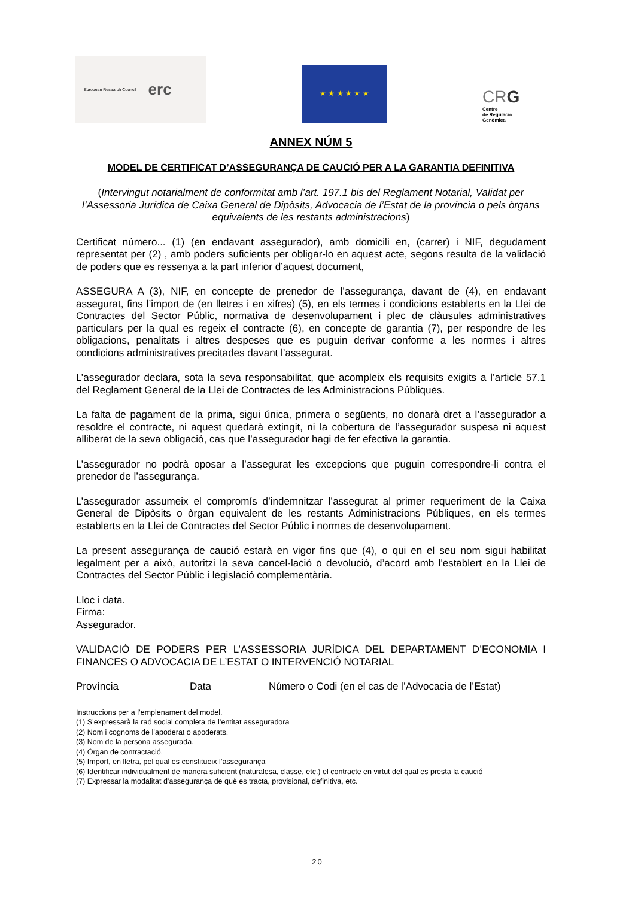European Research Council erc
★ ★ ★ ★ ★ ★
CRG
Centre
de Regulació
Genòmica
ANNEX NÚM 5
MODEL DE CERTIFICAT D’ASSEGURANÇA DE CAUCIÓ PER A LA GARANTIA DEFINITIVA
(Intervingut notarialment de conformitat amb l’art. 197.1 bis del Reglament Notarial, Validat per l’Assessoria Jurídica de Caixa General de Dipòsits, Advocacia de l’Estat de la província o pels òrgans equivalents de les restants administracions)
Certificat número... (1) (en endavant assegurador), amb domicili en, (carrer) i NIF, degudament representat per (2) , amb poders suficients per obligar-lo en aquest acte, segons resulta de la validació de poders que es ressenya a la part inferior d’aquest document,
ASSEGURA A (3), NIF, en concepte de prenedor de l’assegurança, davant de (4), en endavant assegurat, fins l’import de (en lletres i en xifres) (5), en els termes i condicions establerts en la Llei de Contractes del Sector Públic, normativa de desenvolupament i plec de clàusules administratives particulars per la qual es regeix el contracte (6), en concepte de garantia (7), per respondre de les obligacions, penalitats i altres despeses que es puguin derivar conforme a les normes i altres condicions administratives precitades davant l’assegurat.
L’assegurador declara, sota la seva responsabilitat, que acompleix els requisits exigits a l’article 57.1 del Reglament General de la Llei de Contractes de les Administracions Públiques.
La falta de pagament de la prima, sigui única, primera o següents, no donarà dret a l’assegurador a resoldre el contracte, ni aquest quedarà extingit, ni la cobertura de l’assegurador suspesa ni aquest alliberat de la seva obligació, cas que l’assegurador hagi de fer efectiva la garantia.
L’assegurador no podrà oposar a l’assegurat les excepcions que puguin correspondre-li contra el prenedor de l’assegurança.
L’assegurador assumeix el compromís d’indemnitzar l’assegurat al primer requeriment de la Caixa General de Dipòsits o òrgan equivalent de les restants Administracions Públiques, en els termes establerts en la Llei de Contractes del Sector Públic i normes de desenvolupament.
La present assegurança de caució estarà en vigor fins que (4), o qui en el seu nom sigui habilitat legalment per a això, autoritzi la seva cancel·lació o devolució, d’acord amb l'establert en la Llei de Contractes del Sector Públic i legislació complementària.
Lloc i data.
Firma:
Assegurador.
VALIDACIÓ DE PODERS PER L’ASSESSORIA JURÍDICA DEL DEPARTAMENT D’ECONOMIA I FINANCES O ADVOCACIA DE L’ESTAT O INTERVENCIÓ NOTARIAL
Província Data Número o Codi (en el cas de l’Advocacia de l’Estat)
Instruccions per a l’emplenament del model.
(1) S’expressarà la raó social completa de l’entitat asseguradora
(2) Nom i cognoms de l’apoderat o apoderats.
(3) Nom de la persona assegurada.
(4) Òrgan de contractació.
(5) Import, en lletra, pel qual es constitueix l’assegurança
(6) Identificar individualment de manera suficient (naturalesa, classe, etc.) el contracte en virtut del qual es presta la caució
(7) Expressar la modalitat d’assegurança de què es tracta, provisional, definitiva, etc.
20